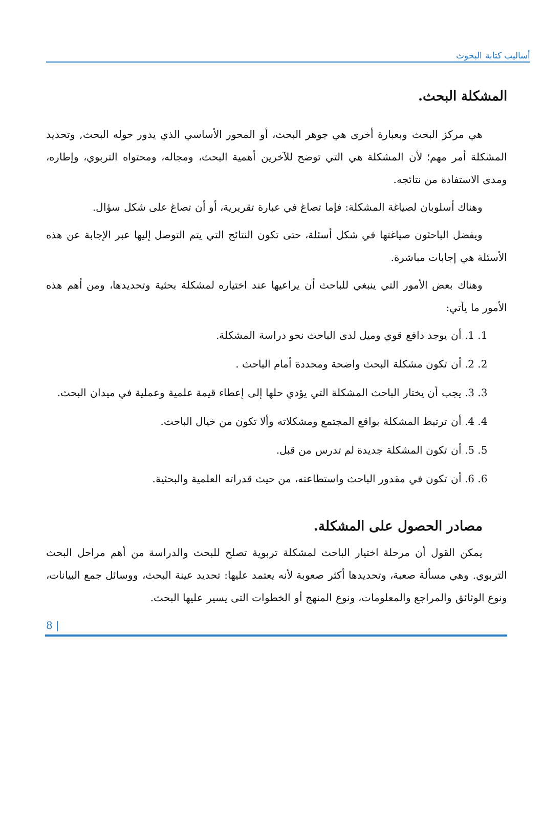أساليب كتابة البحوث
المشكلة البحث.
هي مركز البحث وبعبارة أخرى هي جوهر البحث، أو المحور الأساسي الذي يدور حوله البحث, وتحديد المشكلة أمر مهم؛ لأن المشكلة هي التي توضح للآخرين أهمية البحث، ومجاله، ومحتواه التربوي، وإطاره، ومدى الاستفادة من نتائجه.
وهناك أسلوبان لصياغة المشكلة: فإما تصاغ في عبارة تقريرية، أو أن تصاغ على شكل سؤال.
ويفضل الباحثون صياغتها في شكل أسئلة، حتى تكون النتائج التي يتم التوصل إليها عبر الإجابة عن هذه الأسئلة هي إجابات مباشرة.
وهناك بعض الأمور التي ينبغي للباحث أن يراعيها عند اختياره لمشكلة بحثية وتحديدها، ومن أهم هذه الأمور ما يأتي:
1. 1. أن يوجد دافع قوي وميل لدى الباحث نحو دراسة المشكلة.
2. 2. أن تكون مشكلة البحث واضحة ومحددة أمام الباحث .
3. 3. يجب أن يختار الباحث المشكلة التي يؤدي حلها إلى إعطاء قيمة علمية وعملية في ميدان البحث.
4. 4. أن ترتبط المشكلة بواقع المجتمع ومشكلاته وألا تكون من خيال الباحث.
5. 5. أن تكون المشكلة جديدة لم تدرس من قبل.
6. 6. أن تكون في مقدور الباحث واستطاعته، من حيث قدراته العلمية والبحثية.
مصادر الحصول على المشكلة.
يمكن القول أن مرحلة اختيار الباحث لمشكلة تربوية تصلح للبحث والدراسة من أهم مراحل البحث التربوي. وهي مسألة صعبة، وتحديدها أكثر صعوبة لأنه يعتمد عليها: تحديد عينة البحث، ووسائل جمع البيانات، ونوع الوثائق والمراجع والمعلومات، ونوع المنهج أو الخطوات التى يسير عليها البحث.
8 |